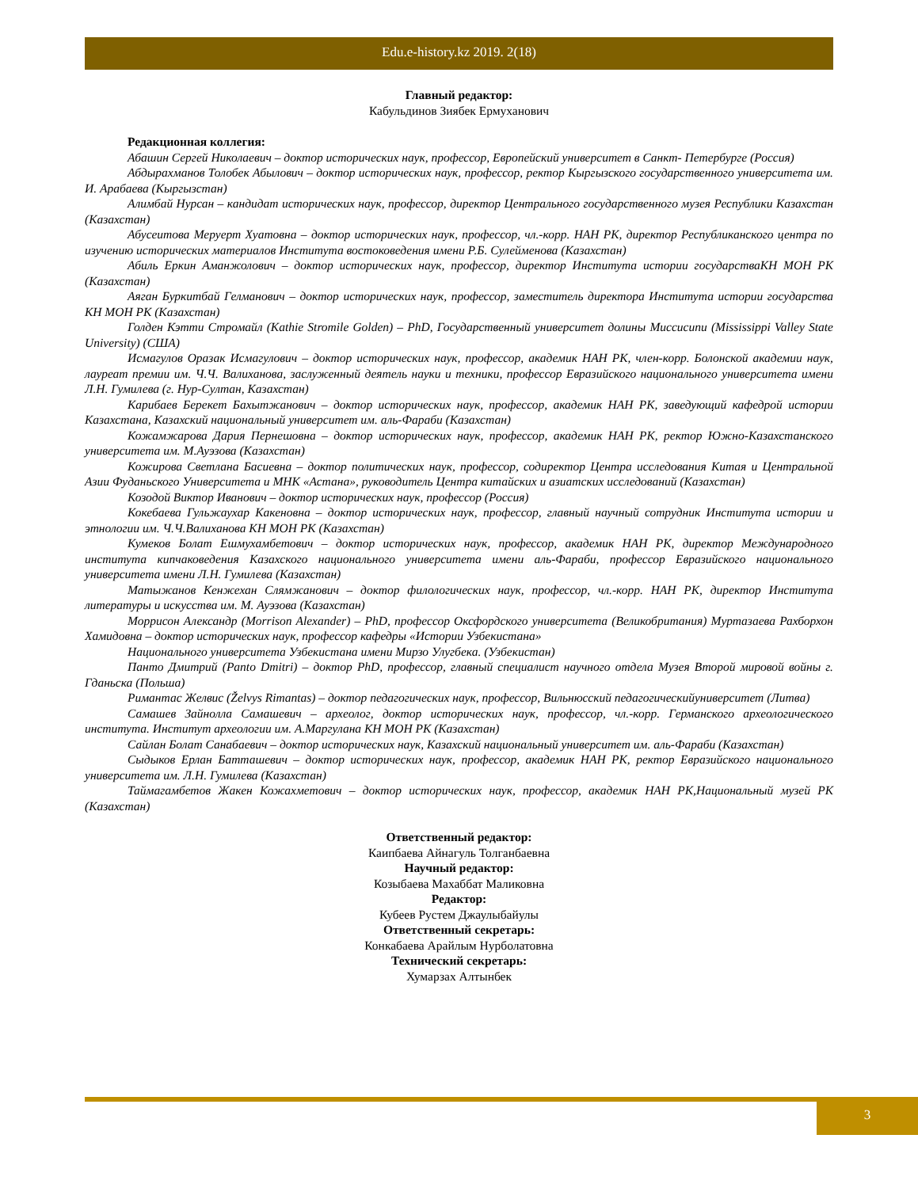Edu.e-history.kz 2019. 2(18)
Главный редактор:
Кабульдинов Зиябек Ермуханович
Редакционная коллегия:
Абашин Сергей Николаевич – доктор исторических наук, профессор, Европейский университет в Санкт- Петербурге (Россия)
Абдырахманов Толобек Абылович – доктор исторических наук, профессор, ректор Кыргызского государственного университета им. И. Арабаева (Кыргызстан)
Алимбай Нурсан – кандидат исторических наук, профессор, директор Центрального государственного музея Республики Казахстан (Казахстан)
Абусеитова Меруерт Хуатовна – доктор исторических наук, профессор, чл.-корр. НАН РК, директор Республиканского центра по изучению исторических материалов Института востоковедения имени Р.Б. Сулейменова (Казахстан)
Абиль Еркин Аманжолович – доктор исторических наук, профессор, директор Института истории государстваКН МОН РК (Казахстан)
Аяган Буркитбай Гелманович – доктор исторических наук, профессор, заместитель директора Института истории государства КН МОН РК (Казахстан)
Голден Кэтти Стромайл (Kathie Stromile Golden) – PhD, Государственный университет долины Миссисипи (Mississippi Valley State University) (США)
Исмагулов Оразак Исмагулович – доктор исторических наук, профессор, академик НАН РК, член-корр. Болонской академии наук, лауреат премии им. Ч.Ч. Валиханова, заслуженный деятель науки и техники, профессор Евразийского национального университета имени Л.Н. Гумилева (г. Нур-Султан, Казахстан)
Карибаев Берекет Бахытжанович – доктор исторических наук, профессор, академик НАН РК, заведующий кафедрой истории Казахстана, Казахский национальный университет им. аль-Фараби (Казахстан)
Кожамжарова Дария Пернешовна – доктор исторических наук, профессор, академик НАН РК, ректор Южно-Казахстанского университета им. М.Ауэзова (Казахстан)
Кожирова Светлана Басиевна – доктор политических наук, профессор, содиректор Центра исследования Китая и Центральной Азии Фуданьского Университета и МНК «Астана», руководитель Центра китайских и азиатских исследований (Казахстан)
Козодой Виктор Иванович – доктор исторических наук, профессор (Россия)
Кокебаева Гульжаухар Какеновна – доктор исторических наук, профессор, главный научный сотрудник Института истории и этнологии им. Ч.Ч.Валиханова КН МОН РК (Казахстан)
Кумеков Болат Ешмухамбетович – доктор исторических наук, профессор, академик НАН РК, директор Международного института кипчаковедения Казахского национального университета имени аль-Фараби, профессор Евразийского национального университета имени Л.Н. Гумилева (Казахстан)
Матыжанов Кенжехан Слямжанович – доктор филологических наук, профессор, чл.-корр. НАН РК, директор Института литературы и искусства им. М. Ауэзова (Казахстан)
Моррисон Александр (Morrison Alexander) – PhD, профессор Оксфордского университета (Великобритания) Муртазаева Рахборхон Хамидовна – доктор исторических наук, профессор кафедры «Истории Узбекистана»
Национального университета Узбекистана имени Мирзо Улугбека. (Узбекистан)
Панто Дмитрий (Panto Dmitri) – доктор PhD, профессор, главный специалист научного отдела Музея Второй мировой войны г. Гданьска (Польша)
Римантас Желвис (Želvys Rimantas) – доктор педагогических наук, профессор, Вильнюсский педагогическийуниверситет (Литва)
Самашев Зайнолла Самашевич – археолог, доктор исторических наук, профессор, чл.-корр. Германского археологического института. Институт археологии им. А.Маргулана КН МОН РК (Казахстан)
Сайлан Болат Санабаевич – доктор исторических наук, Казахский национальный университет им. аль-Фараби (Казахстан)
Сыдыков Ерлан Батташевич – доктор исторических наук, профессор, академик НАН РК, ректор Евразийского национального университета им. Л.Н. Гумилева (Казахстан)
Таймагамбетов Жакен Кожахметович – доктор исторических наук, профессор, академик НАН РК,Национальный музей РК (Казахстан)
Ответственный редактор:
Каипбаева Айнагуль Толганбаевна
Научный редактор:
Козыбаева Махаббат Маликовна
Редактор:
Кубеев Рустем Джаулыбайулы
Ответственный секретарь:
Конкабаева Арайлым Нурболатовна
Технический секретарь:
Хумарзах Алтынбек
3